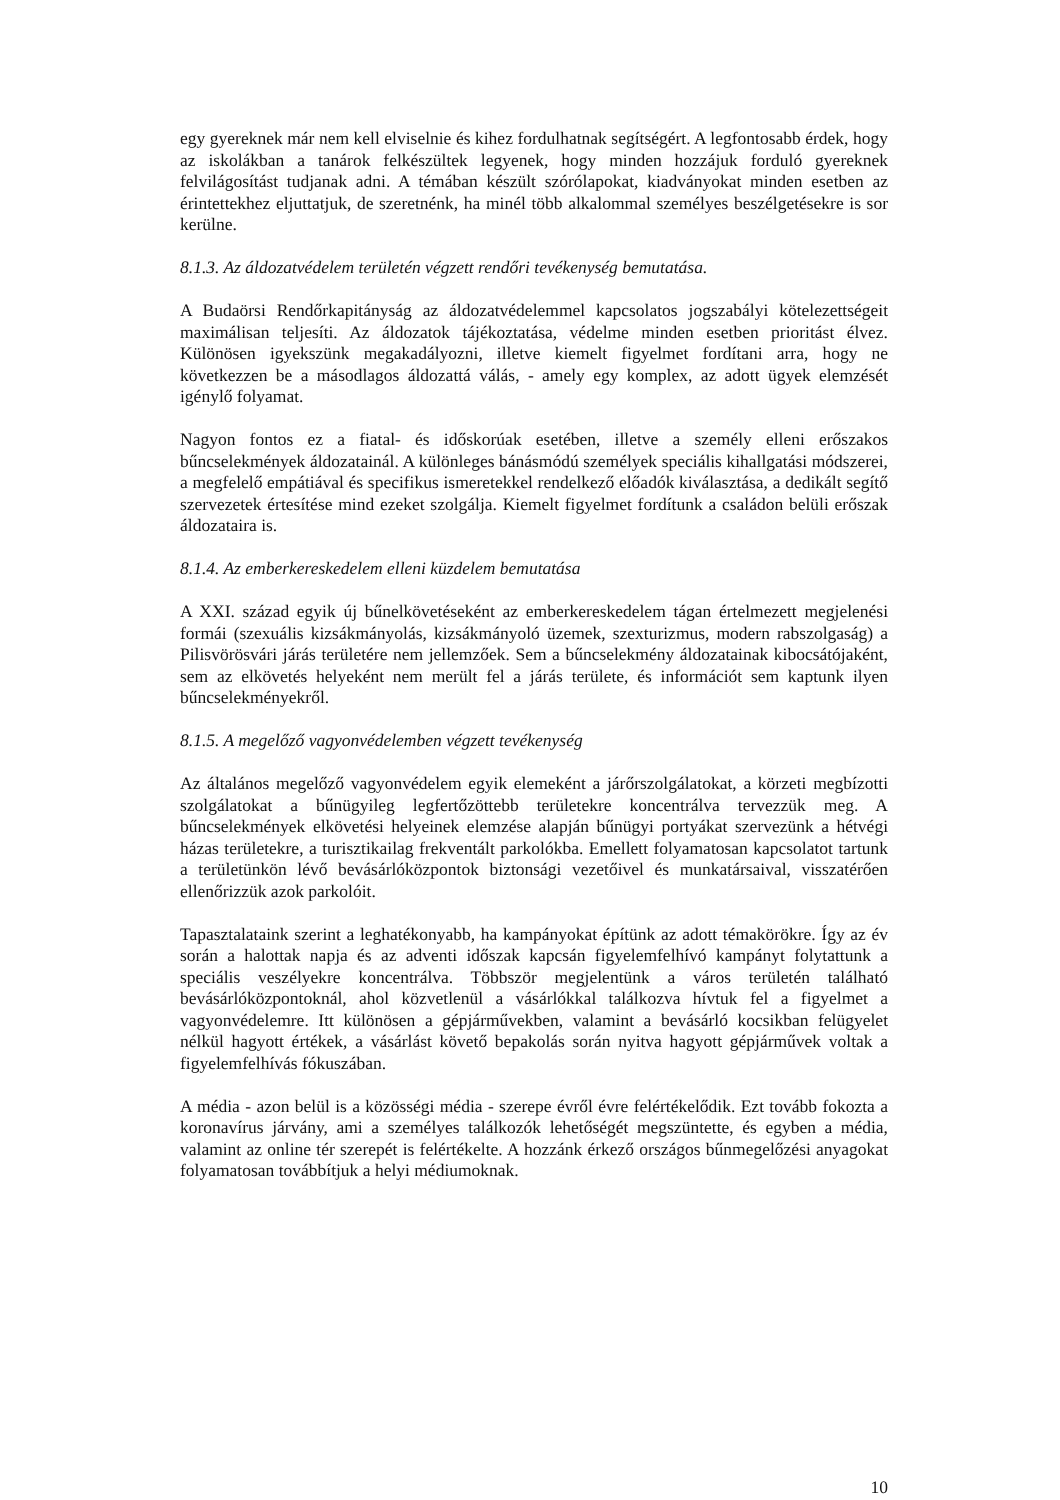egy gyereknek már nem kell elviselnie és kihez fordulhatnak segítségért. A legfontosabb érdek, hogy az iskolákban a tanárok felkészültek legyenek, hogy minden hozzájuk forduló gyereknek felvilágosítást tudjanak adni. A témában készült szórólapokat, kiadványokat minden esetben az érintettekhez eljuttatjuk, de szeretnénk, ha minél több alkalommal személyes beszélgetésekre is sor kerülne.
8.1.3. Az áldozatvédelem területén végzett rendőri tevékenység bemutatása.
A Budaörsi Rendőrkapitányság az áldozatvédelemmel kapcsolatos jogszabályi kötelezettségeit maximálisan teljesíti. Az áldozatok tájékoztatása, védelme minden esetben prioritást élvez. Különösen igyekszünk megakadályozni, illetve kiemelt figyelmet fordítani arra, hogy ne következzen be a másodlagos áldozattá válás, - amely egy komplex, az adott ügyek elemzését igénylő folyamat.
Nagyon fontos ez a fiatal- és időskorúak esetében, illetve a személy elleni erőszakos bűncselekmények áldozatainál. A különleges bánásmódú személyek speciális kihallgatási módszerei, a megfelelő empátiával és specifikus ismeretekkel rendelkező előadók kiválasztása, a dedikált segítő szervezetek értesítése mind ezeket szolgálja. Kiemelt figyelmet fordítunk a családon belüli erőszak áldozataira is.
8.1.4. Az emberkereskedelem elleni küzdelem bemutatása
A XXI. század egyik új bűnelkövetéseként az emberkereskedelem tágan értelmezett megjelenési formái (szexuális kizsákmányolás, kizsákmányoló üzemek, szexturizmus, modern rabszolgaság) a Pilisvörösvári járás területére nem jellemzőek. Sem a bűncselekmény áldozatainak kibocsátójaként, sem az elkövetés helyeként nem merült fel a járás területe, és információt sem kaptunk ilyen bűncselekményekről.
8.1.5. A megelőző vagyonvédelemben végzett tevékenység
Az általános megelőző vagyonvédelem egyik elemeként a járőrszolgálatokat, a körzeti megbízotti szolgálatokat a bűnügyileg legfertőzöttebb területekre koncentrálva tervezzük meg. A bűncselekmények elkövetési helyeinek elemzése alapján bűnügyi portyákat szervezünk a hétvégi házas területekre, a turisztikailag frekventált parkolókba. Emellett folyamatosan kapcsolatot tartunk a területünkön lévő bevásárlóközpontok biztonsági vezetőivel és munkatársaival, visszatérően ellenőrizzük azok parkolóit.
Tapasztalataink szerint a leghatékonyabb, ha kampányokat építünk az adott témakörökre. Így az év során a halottak napja és az adventi időszak kapcsán figyelemfelhívó kampányt folytattunk a speciális veszélyekre koncentrálva. Többször megjelentünk a város területén található bevásárlóközpontoknál, ahol közvetlenül a vásárlókkal találkozva hívtuk fel a figyelmet a vagyonvédelemre. Itt különösen a gépjárművekben, valamint a bevásárló kocsikban felügyelet nélkül hagyott értékek, a vásárlást követő bepakolás során nyitva hagyott gépjárművek voltak a figyelemfelhívás fókuszában.
A média - azon belül is a közösségi média - szerepe évről évre felértékelődik. Ezt tovább fokozta a koronavírus járvány, ami a személyes találkozók lehetőségét megszüntette, és egyben a média, valamint az online tér szerepét is felértékelte. A hozzánk érkező országos bűnmegelőzési anyagokat folyamatosan továbbítjuk a helyi médiumoknak.
10